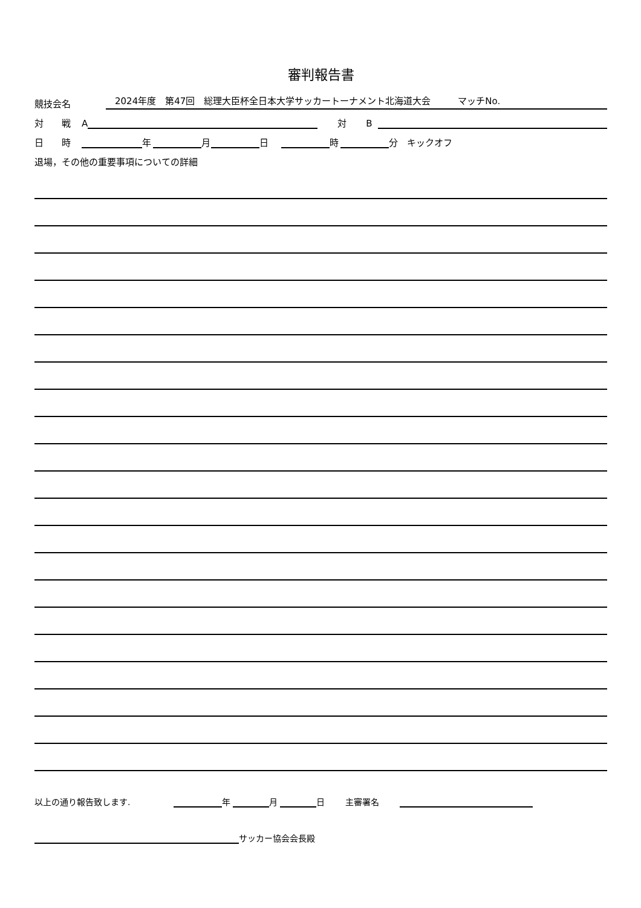審判報告書
競技会名　2024年度　第47回　総理大臣杯全日本大学サッカートーナメント北海道大会　　　マッチNo.
対　　戦 A 対 B
日　　時 年 月 日 時 分　キックオフ
退場，その他の重要事項についての詳細
以上の通り報告致します. 年 月 日 主審署名
サッカー協会会長殿